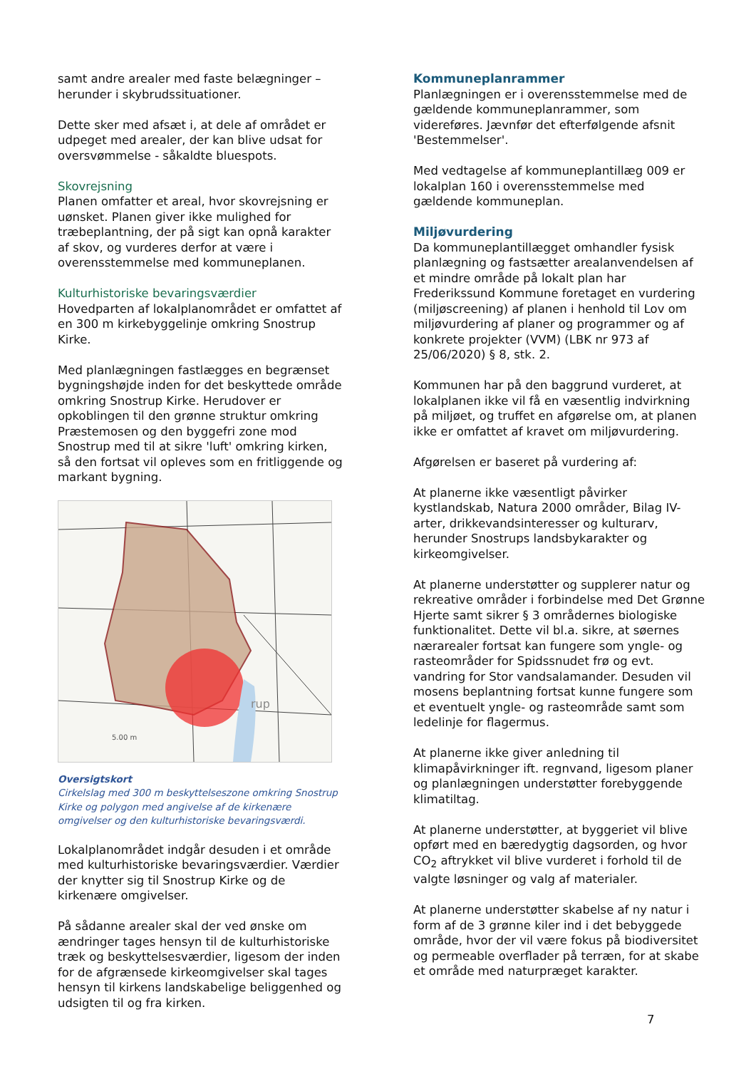samt andre arealer med faste belægninger – herunder i skybrudssituationer.
Dette sker med afsæt i, at dele af området er udpeget med arealer, der kan blive udsat for oversvømmelse - såkaldte bluespots.
Skovrejsning
Planen omfatter et areal, hvor skovrejsning er uønsket. Planen giver ikke mulighed for træbeplantning, der på sigt kan opnå karakter af skov, og vurderes derfor at være i overensstemmelse med kommuneplanen.
Kulturhistoriske bevaringsværdier
Hovedparten af lokalplanområdet er omfattet af en 300 m kirkebyggelinje omkring Snostrup Kirke.
Med planlægningen fastlægges en begrænset bygningshøjde inden for det beskyttede område omkring Snostrup Kirke. Herudover er opkoblingen til den grønne struktur omkring Præstemosen og den byggefri zone mod Snostrup med til at sikre 'luft' omkring kirken, så den fortsat vil opleves som en fritliggende og markant bygning.
rup
5.00 m
Oversigtskort
Cirkelslag med 300 m beskyttelseszone omkring Snostrup Kirke og polygon med angivelse af de kirkenære omgivelser og den kulturhistoriske bevaringsværdi.
Lokalplanområdet indgår desuden i et område med kulturhistoriske bevaringsværdier. Værdier der knytter sig til Snostrup Kirke og de kirkenære omgivelser.
På sådanne arealer skal der ved ønske om ændringer tages hensyn til de kulturhistoriske træk og beskyttelsesværdier, ligesom der inden for de afgrænsede kirkeomgivelser skal tages hensyn til kirkens landskabelige beliggenhed og udsigten til og fra kirken.
Kommuneplanrammer
Planlægningen er i overensstemmelse med de gældende kommuneplanrammer, som videreføres. Jævnfør det efterfølgende afsnit 'Bestemmelser'.
Med vedtagelse af kommuneplantillæg 009 er lokalplan 160 i overensstemmelse med gældende kommuneplan.
Miljøvurdering
Da kommuneplantillægget omhandler fysisk planlægning og fastsætter arealanvendelsen af et mindre område på lokalt plan har Frederikssund Kommune foretaget en vurdering (miljøscreening) af planen i henhold til Lov om miljøvurdering af planer og programmer og af konkrete projekter (VVM) (LBK nr 973 af 25/06/2020) § 8, stk. 2.
Kommunen har på den baggrund vurderet, at lokalplanen ikke vil få en væsentlig indvirkning på miljøet, og truffet en afgørelse om, at planen ikke er omfattet af kravet om miljøvurdering.
Afgørelsen er baseret på vurdering af:
At planerne ikke væsentligt påvirker kystlandskab, Natura 2000 områder, Bilag IV-arter, drikkevandsinteresser og kulturarv, herunder Snostrups landsbykarakter og kirkeomgivelser.
At planerne understøtter og supplerer natur og rekreative områder i forbindelse med Det Grønne Hjerte samt sikrer § 3 områdernes biologiske funktionalitet. Dette vil bl.a. sikre, at søernes nærarealer fortsat kan fungere som yngle- og rasteområder for Spidssnudet frø og evt. vandring for Stor vandsalamander. Desuden vil mosens beplantning fortsat kunne fungere som et eventuelt yngle- og rasteområde samt som ledelinje for flagermus.
At planerne ikke giver anledning til klimapåvirkninger ift. regnvand, ligesom planer og planlægningen understøtter forebyggende klimatiltag.
At planerne understøtter, at byggeriet vil blive opført med en bæredygtig dagsorden, og hvor CO<sub>2</sub> aftrykket vil blive vurderet i forhold til de valgte løsninger og valg af materialer.
At planerne understøtter skabelse af ny natur i form af de 3 grønne kiler ind i det bebyggede område, hvor der vil være fokus på biodiversitet og permeable overflader på terræn, for at skabe et område med naturpræget karakter.
7